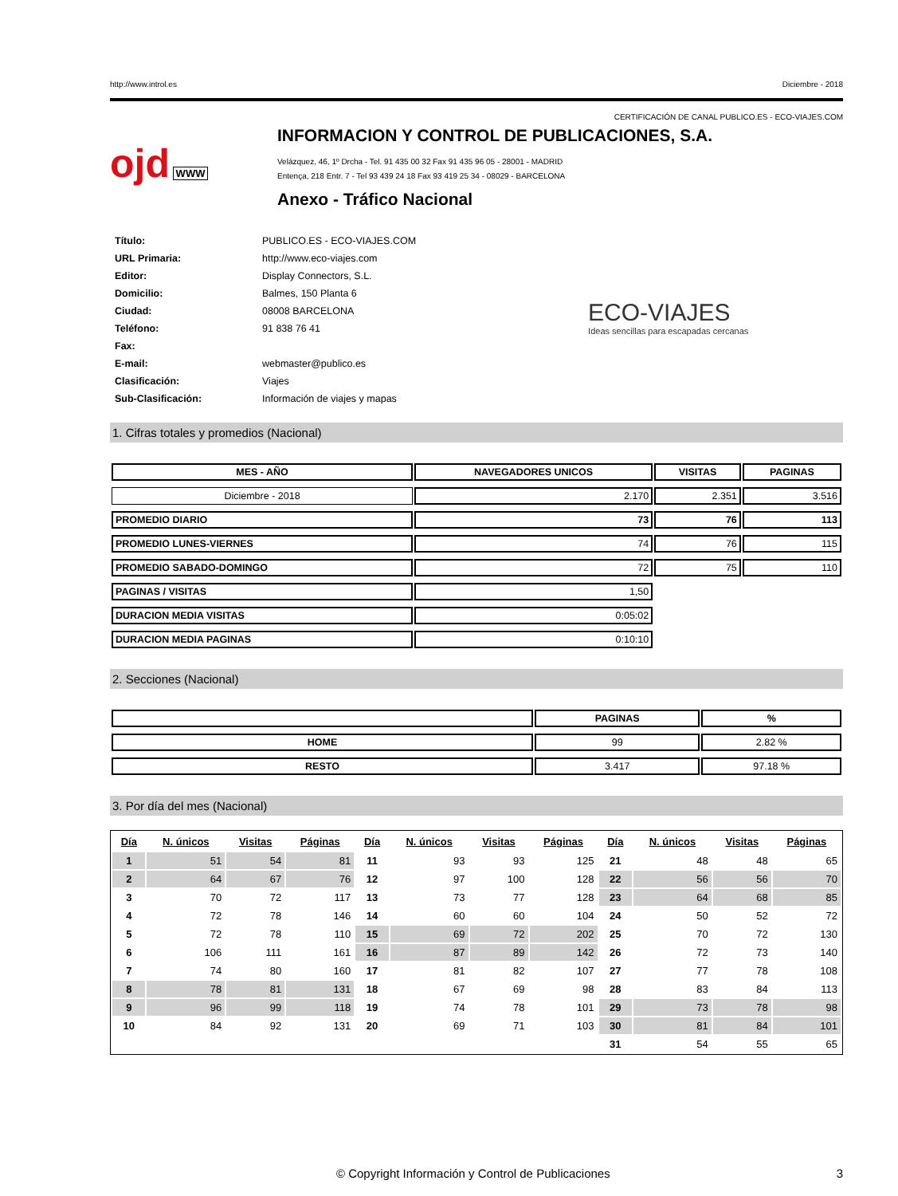http://www.introl.es Diciembre - 2018
CERTIFICACIÓN DE CANAL PUBLICO.ES - ECO-VIAJES.COM
ojd WWW
INFORMACION Y CONTROL DE PUBLICACIONES, S.A.
Velázquez, 46, 1º Drcha - Tel. 91 435 00 32 Fax 91 435 96 05 - 28001 - MADRID
Entença, 218 Entr. 7 - Tel 93 439 24 18 Fax 93 419 25 34 - 08029 - BARCELONA
Anexo - Tráfico Nacional
| Título: | PUBLICO.ES - ECO-VIAJES.COM |
| URL Primaria: | http://www.eco-viajes.com |
| Editor: | Display Connectors, S.L. |
| Domicilio: | Balmes, 150 Planta 6 |
| Ciudad: | 08008 BARCELONA |
| Teléfono: | 91 838 76 41 |
| Fax: | |
| E-mail: | webmaster@publico.es |
| Clasificación: | Viajes |
| Sub-Clasificación: | Información de viajes y mapas |
ECO-VIAJES
Ideas sencillas para escapadas cercanas
1. Cifras totales y promedios (Nacional)
| MES - AÑO | NAVEGADORES UNICOS | VISITAS | PAGINAS |
| --- | --- | --- | --- |
| Diciembre - 2018 | 2.170 | 2.351 | 3.516 |
| PROMEDIO DIARIO | 73 | 76 | 113 |
| PROMEDIO LUNES-VIERNES | 74 | 76 | 115 |
| PROMEDIO SABADO-DOMINGO | 72 | 75 | 110 |
| PAGINAS / VISITAS | 1,50 | | |
| DURACION MEDIA VISITAS | 0:05:02 | | |
| DURACION MEDIA PAGINAS | 0:10:10 | | |
2. Secciones (Nacional)
| | PAGINAS | % |
| --- | --- | --- |
| HOME | 99 | 2.82 % |
| RESTO | 3.417 | 97.18 % |
3. Por día del mes (Nacional)
| Día | N. únicos | Visitas | Páginas | Día | N. únicos | Visitas | Páginas | Día | N. únicos | Visitas | Páginas |
| --- | --- | --- | --- | --- | --- | --- | --- | --- | --- | --- | --- |
| 1 | 51 | 54 | 81 | 11 | 93 | 93 | 125 | 21 | 48 | 48 | 65 |
| 2 | 64 | 67 | 76 | 12 | 97 | 100 | 128 | 22 | 56 | 56 | 70 |
| 3 | 70 | 72 | 117 | 13 | 73 | 77 | 128 | 23 | 64 | 68 | 85 |
| 4 | 72 | 78 | 146 | 14 | 60 | 60 | 104 | 24 | 50 | 52 | 72 |
| 5 | 72 | 78 | 110 | 15 | 69 | 72 | 202 | 25 | 70 | 72 | 130 |
| 6 | 106 | 111 | 161 | 16 | 87 | 89 | 142 | 26 | 72 | 73 | 140 |
| 7 | 74 | 80 | 160 | 17 | 81 | 82 | 107 | 27 | 77 | 78 | 108 |
| 8 | 78 | 81 | 131 | 18 | 67 | 69 | 98 | 28 | 83 | 84 | 113 |
| 9 | 96 | 99 | 118 | 19 | 74 | 78 | 101 | 29 | 73 | 78 | 98 |
| 10 | 84 | 92 | 131 | 20 | 69 | 71 | 103 | 30 | 81 | 84 | 101 |
| | | | | | | | | 31 | 54 | 55 | 65 |
© Copyright Información y Control de Publicaciones 3